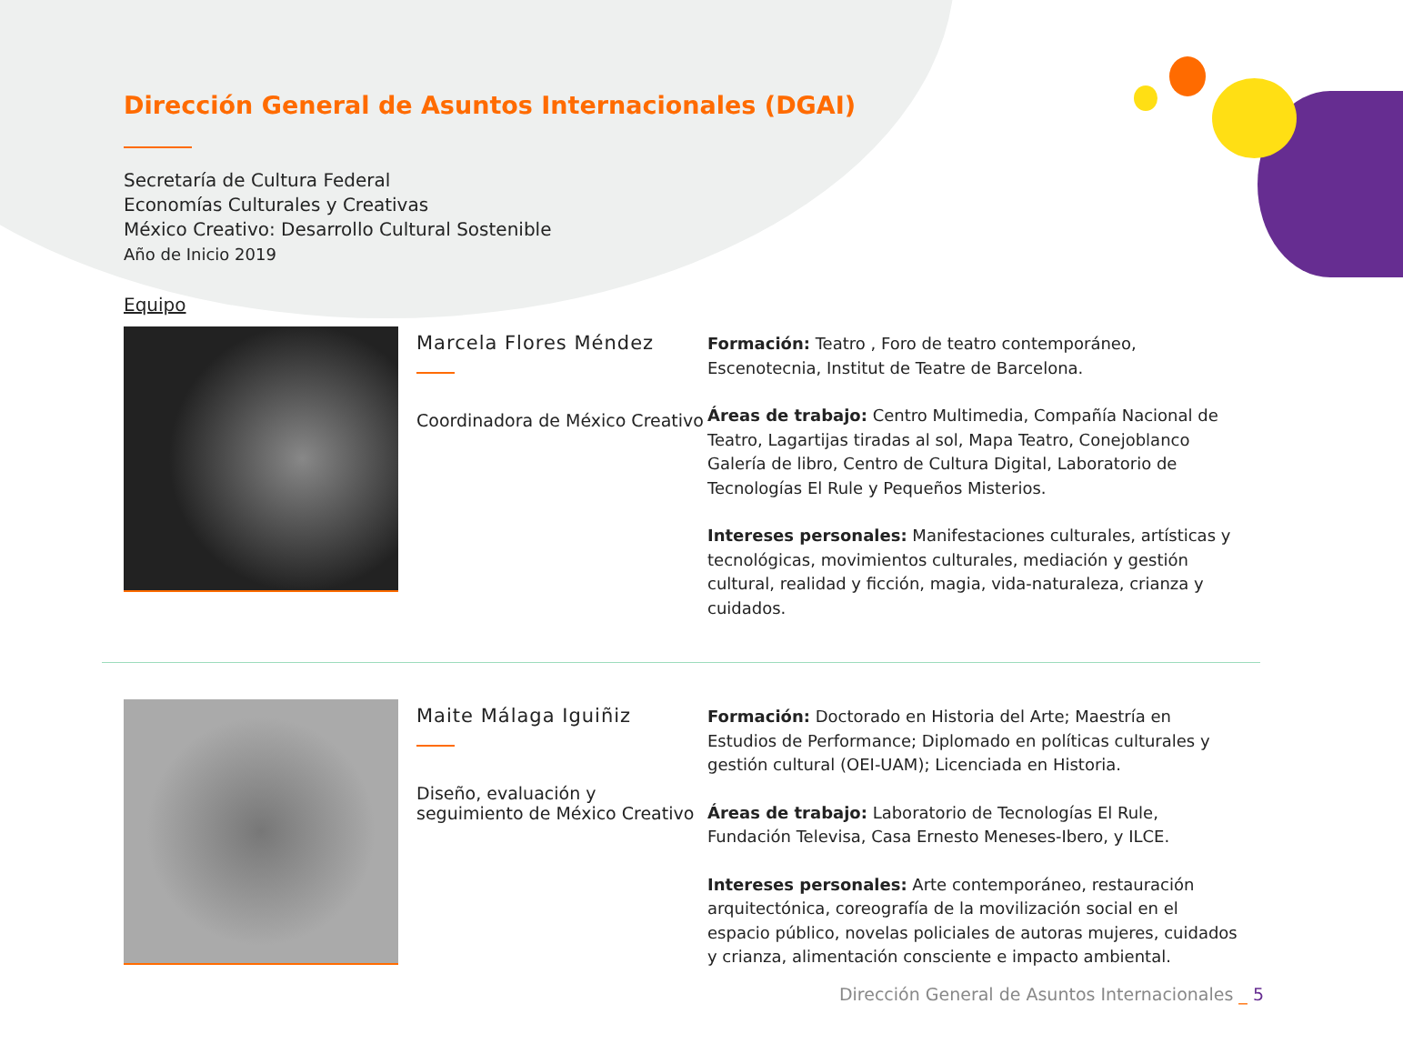Dirección General de Asuntos Internacionales (DGAI)
Secretaría de Cultura Federal
Economías Culturales y Creativas
México Creativo: Desarrollo Cultural Sostenible
Año de Inicio 2019
Equipo
Marcela Flores Méndez
Coordinadora de México Creativo
Formación: Teatro , Foro de teatro contemporáneo, Escenotecnia, Institut de Teatre de Barcelona.
Áreas de trabajo: Centro Multimedia, Compañía Nacional de Teatro, Lagartijas tiradas al sol, Mapa Teatro, Conejoblanco Galería de libro, Centro de Cultura Digital, Laboratorio de Tecnologías El Rule y Pequeños Misterios.
Intereses personales: Manifestaciones culturales, artísticas y tecnológicas, movimientos culturales, mediación y gestión cultural, realidad y ficción, magia, vida-naturaleza, crianza y cuidados.
Maite Málaga Iguiñiz
Diseño, evaluación y seguimiento de México Creativo
Formación: Doctorado en Historia del Arte; Maestría en Estudios de Performance; Diplomado en políticas culturales y gestión cultural (OEI-UAM); Licenciada en Historia.
Áreas de trabajo: Laboratorio de Tecnologías El Rule, Fundación Televisa, Casa Ernesto Meneses-Ibero, y ILCE.
Intereses personales: Arte contemporáneo, restauración arquitectónica, coreografía de la movilización social en el espacio público, novelas policiales de autoras mujeres, cuidados y crianza, alimentación consciente e impacto ambiental.
Dirección General de Asuntos Internacionales _ 5